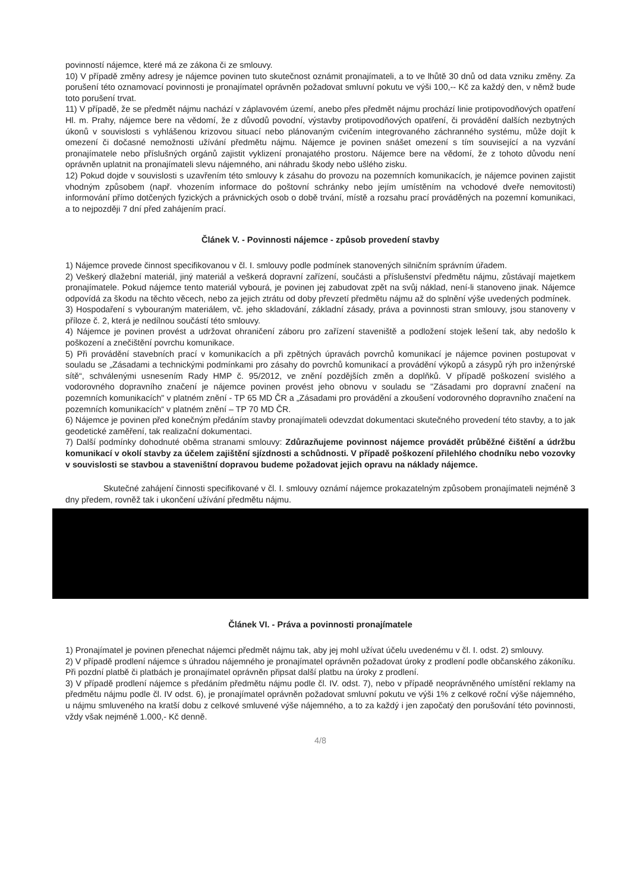povinností nájemce, které má ze zákona či ze smlouvy.
10) V případě změny adresy je nájemce povinen tuto skutečnost oznámit pronajímateli, a to ve lhůtě 30 dnů od data vzniku změny. Za porušení této oznamovací povinnosti je pronajímatel oprávněn požadovat smluvní pokutu ve výši 100,-- Kč za každý den, v němž bude toto porušení trvat.
11) V případě, že se předmět nájmu nachází v záplavovém území, anebo přes předmět nájmu prochází linie protipovodňových opatření Hl. m. Prahy, nájemce bere na vědomí, že z důvodů povodní, výstavby protipovodňových opatření, či provádění dalších nezbytných úkonů v souvislosti s vyhlášenou krizovou situací nebo plánovaným cvičením integrovaného záchranného systému, může dojít k omezení či dočasné nemožnosti užívání předmětu nájmu. Nájemce je povinen snášet omezení s tím související a na vyzvání pronajímatele nebo příslušných orgánů zajistit vyklizení pronajatého prostoru. Nájemce bere na vědomí, že z tohoto důvodu není oprávněn uplatnit na pronajímateli slevu nájemného, ani náhradu škody nebo ušlého zisku.
12) Pokud dojde v souvislosti s uzavřením této smlouvy k zásahu do provozu na pozemních komunikacích, je nájemce povinen zajistit vhodným způsobem (např. vhozením informace do poštovní schránky nebo jejím umístěním na vchodové dveře nemovitosti) informování přímo dotčených fyzických a právnických osob o době trvání, místě a rozsahu prací prováděných na pozemní komunikaci, a to nejpozději 7 dní před zahájením prací.
Článek V. - Povinnosti nájemce - způsob provedení stavby
1) Nájemce provede činnost specifikovanou v čl. I. smlouvy podle podmínek stanovených silničním správním úřadem.
2) Veškerý dlažební materiál, jiný materiál a veškerá dopravní zařízení, součásti a příslušenství předmětu nájmu, zůstávají majetkem pronajímatele. Pokud nájemce tento materiál vybourá, je povinen jej zabudovat zpět na svůj náklad, není-li stanoveno jinak. Nájemce odpovídá za škodu na těchto věcech, nebo za jejich ztrátu od doby převzetí předmětu nájmu až do splnění výše uvedených podmínek.
3) Hospodaření s vybouraným materiálem, vč. jeho skladování, základní zásady, práva a povinnosti stran smlouvy, jsou stanoveny v příloze č. 2, která je nedílnou součástí této smlouvy.
4) Nájemce je povinen provést a udržovat ohraničení záboru pro zařízení staveniště a podložení stojek lešení tak, aby nedošlo k poškození a znečištění povrchu komunikace.
5) Při provádění stavebních prací v komunikacích a při zpětných úpravách povrchů komunikací je nájemce povinen postupovat v souladu se „Zásadami a technickými podmínkami pro zásahy do povrchů komunikací a provádění výkopů a zásypů rýh pro inženýrské sítě“, schválenými usnesením Rady HMP č. 95/2012, ve znění pozdějších změn a doplňků. V případě poškození svislého a vodorovného dopravního značení je nájemce povinen provést jeho obnovu v souladu se "Zásadami pro dopravní značení na pozemních komunikacích" v platném znění - TP 65 MD ČR a „Zásadami pro provádění a zkoušení vodorovného dopravního značení na pozemních komunikacích“ v platném znění – TP 70 MD ČR.
6) Nájemce je povinen před konečným předáním stavby pronajímateli odevzdat dokumentaci skutečného provedení této stavby, a to jak geodetické zaměření, tak realizační dokumentaci.
7) Další podmínky dohodnuté oběma stranami smlouvy: Zdůrazňujeme povinnost nájemce provádět průběžné čištění a údržbu komunikací v okolí stavby za účelem zajištění sjízdnosti a schůdnosti. V případě poškození přilehlého chodníku nebo vozovky v souvislosti se stavbou a staveništní dopravou budeme požadovat jejich opravu na náklady nájemce.
Skutečné zahájení činnosti specifikované v čl. I. smlouvy oznámí nájemce prokazatelným způsobem pronajímateli nejméně 3 dny předem, rovněž tak i ukončení užívání předmětu nájmu.
Článek VI. - Práva a povinnosti pronajímatele
1) Pronajímatel je povinen přenechat nájemci předmět nájmu tak, aby jej mohl užívat účelu uvedenému v čl. I. odst. 2) smlouvy.
2) V případě prodlení nájemce s úhradou nájemného je pronajímatel oprávněn požadovat úroky z prodlení podle občanského zákoníku. Při pozdní platbě či platbách je pronajímatel oprávněn připsat další platbu na úroky z prodlení.
3) V případě prodlení nájemce s předáním předmětu nájmu podle čl. IV. odst. 7), nebo v případě neoprávněného umístění reklamy na předmětu nájmu podle čl. IV odst. 6), je pronajímatel oprávněn požadovat smluvní pokutu ve výši 1% z celkové roční výše nájemného, u nájmu smluveného na kratší dobu z celkové smluvené výše nájemného, a to za každý i jen započatý den porušování této povinnosti, vždy však nejméně 1.000,- Kč denně.
4/8